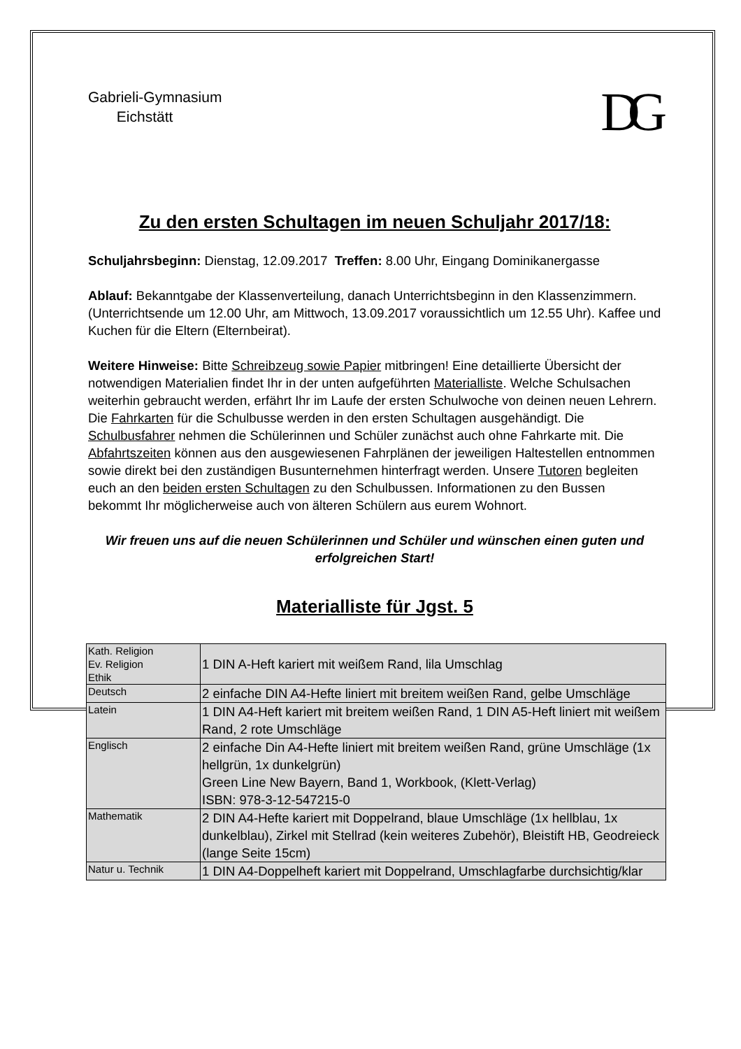Gabrieli-Gymnasium
Eichstätt
DG
Zu den ersten Schultagen im neuen Schuljahr 2017/18:
Schuljahrsbeginn: Dienstag, 12.09.2017 Treffen: 8.00 Uhr, Eingang Dominikanergasse
Ablauf: Bekanntgabe der Klassenverteilung, danach Unterrichtsbeginn in den Klassenzimmern. (Unterrichtsende um 12.00 Uhr, am Mittwoch, 13.09.2017 voraussichtlich um 12.55 Uhr). Kaffee und Kuchen für die Eltern (Elternbeirat).
Weitere Hinweise: Bitte Schreibzeug sowie Papier mitbringen! Eine detaillierte Übersicht der notwendigen Materialien findet Ihr in der unten aufgeführten Materialliste. Welche Schulsachen weiterhin gebraucht werden, erfährt Ihr im Laufe der ersten Schulwoche von deinen neuen Lehrern. Die Fahrkarten für die Schulbusse werden in den ersten Schultagen ausgehändigt. Die Schulbusfahrer nehmen die Schülerinnen und Schüler zunächst auch ohne Fahrkarte mit. Die Abfahrtszeiten können aus den ausgewiesenen Fahrplänen der jeweiligen Haltestellen entnommen sowie direkt bei den zuständigen Busunternehmen hinterfragt werden. Unsere Tutoren begleiten euch an den beiden ersten Schultagen zu den Schulbussen. Informationen zu den Bussen bekommt Ihr möglicherweise auch von älteren Schülern aus eurem Wohnort.
Wir freuen uns auf die neuen Schülerinnen und Schüler und wünschen einen guten und erfolgreichen Start!
Materialliste für Jgst. 5
| Kath. Religion Ev. Religion Ethik | 1 DIN A-Heft kariert mit weißem Rand, lila Umschlag |
| Deutsch | 2 einfache DIN A4-Hefte liniert mit breitem weißen Rand, gelbe Umschläge |
| Latein | 1 DIN A4-Heft kariert mit breitem weißen Rand, 1 DIN A5-Heft liniert mit weißem Rand, 2 rote Umschläge |
| Englisch | 2 einfache Din A4-Hefte liniert mit breitem weißen Rand, grüne Umschläge (1x hellgrün, 1x dunkelgrün) Green Line New Bayern, Band 1, Workbook, (Klett-Verlag) ISBN: 978-3-12-547215-0 |
| Mathematik | 2 DIN A4-Hefte kariert mit Doppelrand, blaue Umschläge (1x hellblau, 1x dunkelblau), Zirkel mit Stellrad (kein weiteres Zubehör), Bleistift HB, Geodreieck (lange Seite 15cm) |
| Natur u. Technik | 1 DIN A4-Doppelheft kariert mit Doppelrand, Umschlagfarbe durchsichtig/klar |